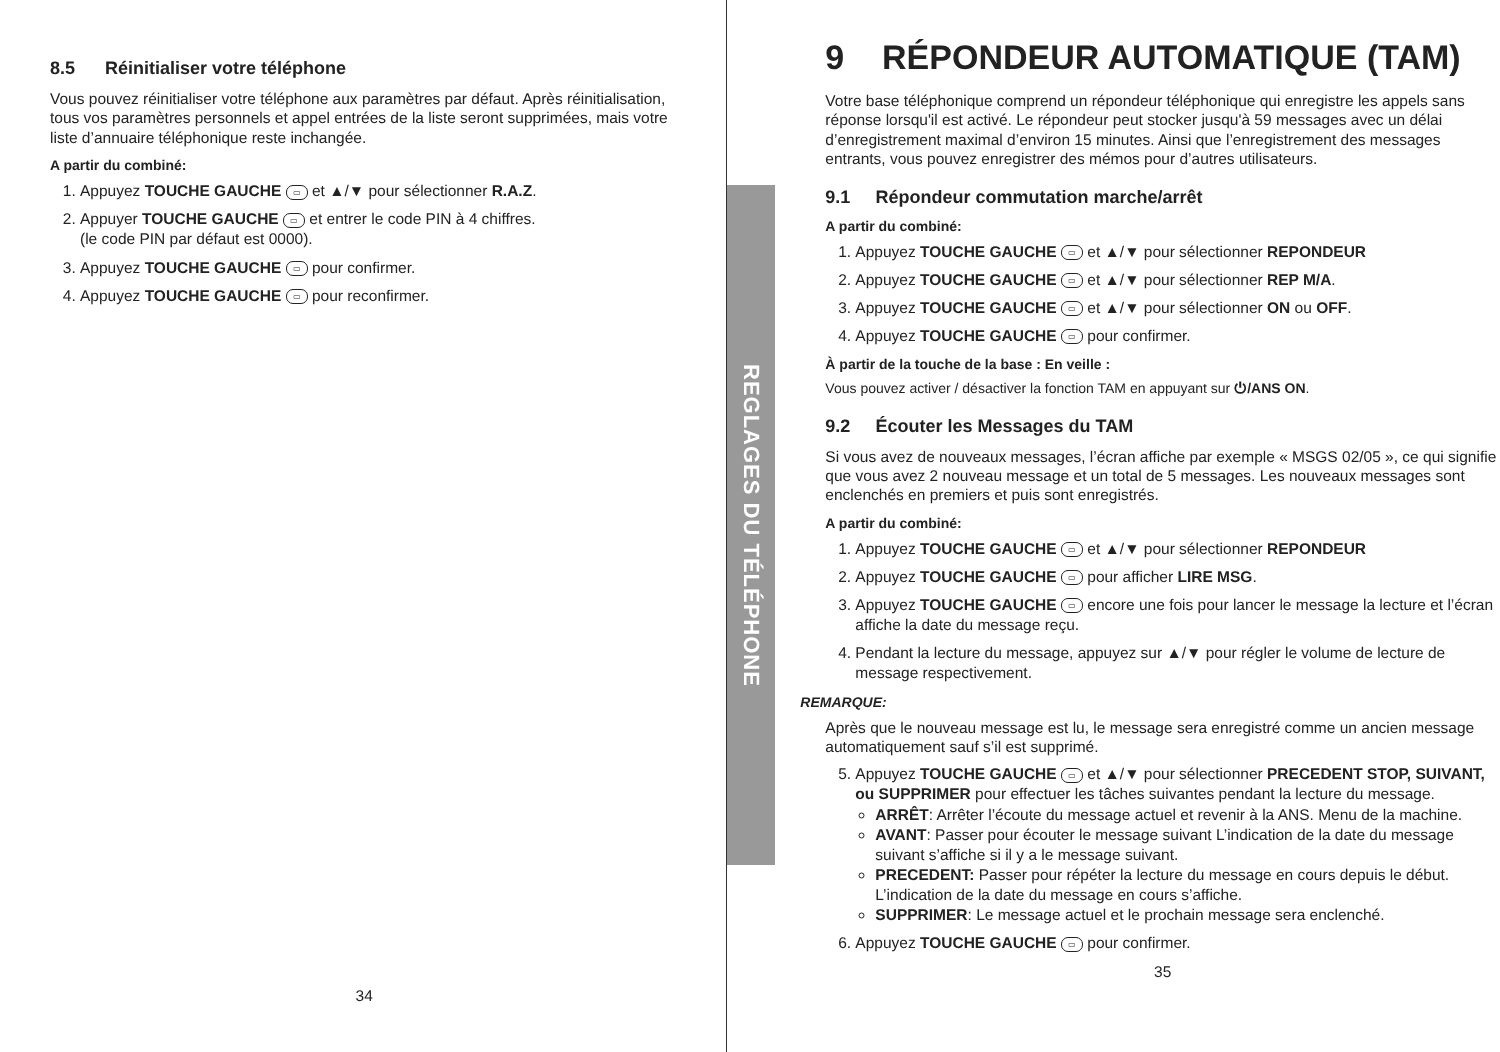8.5 Réinitialiser votre téléphone
Vous pouvez réinitialiser votre téléphone aux paramètres par défaut. Après réinitialisation, tous vos paramètres personnels et appel entrées de la liste seront supprimées, mais votre liste d’annuaire téléphonique reste inchangée.
A partir du combiné:
1. Appuyez TOUCHE GAUCHE ▭ et ▲/▼ pour sélectionner R.A.Z.
2. Appuyer TOUCHE GAUCHE ▭ et entrer le code PIN à 4 chiffres.
(le code PIN par défaut est 0000).
3. Appuyez TOUCHE GAUCHE ▭ pour confirmer.
4. Appuyez TOUCHE GAUCHE ▭ pour reconfirmer.
34
REGLAGES DU TÉLÉPHONE
9 RÉPONDEUR AUTOMATIQUE (TAM)
Votre base téléphonique comprend un répondeur téléphonique qui enregistre les appels sans réponse lorsqu'il est activé. Le répondeur peut stocker jusqu'à 59 messages avec un délai d’enregistrement maximal d’environ 15 minutes. Ainsi que l’enregistrement des messages entrants, vous pouvez enregistrer des mémos pour d’autres utilisateurs.
9.1 Répondeur commutation marche/arrêt
A partir du combiné:
1. Appuyez TOUCHE GAUCHE ▭ et ▲/▼ pour sélectionner REPONDEUR
2. Appuyez TOUCHE GAUCHE ▭ et ▲/▼ pour sélectionner REP M/A.
3. Appuyez TOUCHE GAUCHE ▭ et ▲/▼ pour sélectionner ON ou OFF.
4. Appuyez TOUCHE GAUCHE ▭ pour confirmer.
À partir de la touche de la base : En veille :
Vous pouvez activer / désactiver la fonction TAM en appuyant sur ⏻/ANS ON.
9.2 Écouter les Messages du TAM
Si vous avez de nouveaux messages, l’écran affiche par exemple « MSGS 02/05 », ce qui signifie que vous avez 2 nouveau message et un total de 5 messages. Les nouveaux messages sont enclenchés en premiers et puis sont enregistrés.
A partir du combiné:
1. Appuyez TOUCHE GAUCHE ▭ et ▲/▼ pour sélectionner REPONDEUR
2. Appuyez TOUCHE GAUCHE ▭ pour afficher LIRE MSG.
3. Appuyez TOUCHE GAUCHE ▭ encore une fois pour lancer le message la lecture et l’écran affiche la date du message reçu.
4. Pendant la lecture du message, appuyez sur ▲/▼ pour régler le volume de lecture de message respectivement.
REMARQUE:
Après que le nouveau message est lu, le message sera enregistré comme un ancien message automatiquement sauf s’il est supprimé.
5. Appuyez TOUCHE GAUCHE ▭ et ▲/▼ pour sélectionner PRECEDENT STOP, SUIVANT, ou SUPPRIMER pour effectuer les tâches suivantes pendant la lecture du message.
ARRÊT: Arrêter l’écoute du message actuel et revenir à la ANS. Menu de la machine.
AVANT: Passer pour écouter le message suivant L’indication de la date du message suivant s’affiche si il y a le message suivant.
PRECEDENT: Passer pour répéter la lecture du message en cours depuis le début. L’indication de la date du message en cours s’affiche.
SUPPRIMER: Le message actuel et le prochain message sera enclenché.
6. Appuyez TOUCHE GAUCHE ▭ pour confirmer.
35